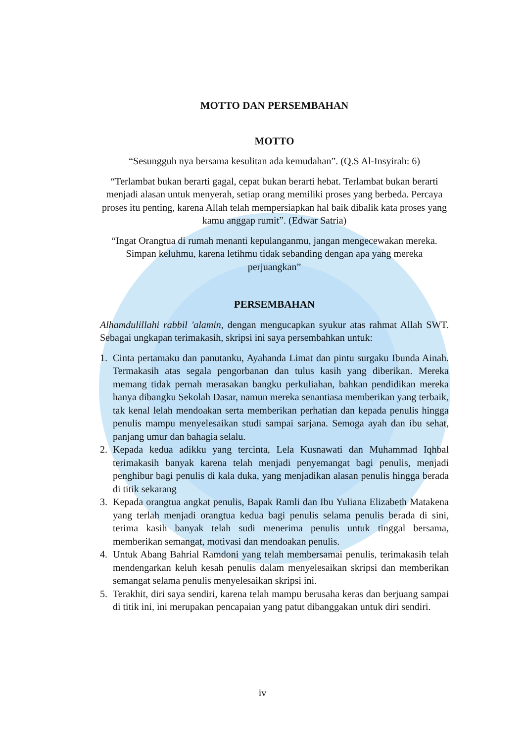MOTTO DAN PERSEMBAHAN
MOTTO
“Sesungguh nya bersama kesulitan ada kemudahan”. (Q.S Al-Insyirah: 6)
“Terlambat bukan berarti gagal, cepat bukan berarti hebat. Terlambat bukan berarti menjadi alasan untuk menyerah, setiap orang memiliki proses yang berbeda. Percaya proses itu penting, karena Allah telah mempersiapkan hal baik dibalik kata proses yang kamu anggap rumit”. (Edwar Satria)
“Ingat Orangtua di rumah menanti kepulanganmu, jangan mengecewakan mereka. Simpan keluhmu, karena letihmu tidak sebanding dengan apa yang mereka perjuangkan”
PERSEMBAHAN
Alhamdulillahi rabbil 'alamin, dengan mengucapkan syukur atas rahmat Allah SWT. Sebagai ungkapan terimakasih, skripsi ini saya persembahkan untuk:
1. Cinta pertamaku dan panutanku, Ayahanda Limat dan pintu surgaku Ibunda Ainah. Termakasih atas segala pengorbanan dan tulus kasih yang diberikan. Mereka memang tidak pernah merasakan bangku perkuliahan, bahkan pendidikan mereka hanya dibangku Sekolah Dasar, namun mereka senantiasa memberikan yang terbaik, tak kenal lelah mendoakan serta memberikan perhatian dan kepada penulis hingga penulis mampu menyelesaikan studi sampai sarjana. Semoga ayah dan ibu sehat, panjang umur dan bahagia selalu.
2. Kepada kedua adikku yang tercinta, Lela Kusnawati dan Muhammad Iqhbal terimakasih banyak karena telah menjadi penyemangat bagi penulis, menjadi penghibur bagi penulis di kala duka, yang menjadikan alasan penulis hingga berada di titik sekarang
3. Kepada orangtua angkat penulis, Bapak Ramli dan Ibu Yuliana Elizabeth Matakena yang terlah menjadi orangtua kedua bagi penulis selama penulis berada di sini, terima kasih banyak telah sudi menerima penulis untuk tinggal bersama, memberikan semangat, motivasi dan mendoakan penulis.
4. Untuk Abang Bahrial Ramdoni yang telah membersamai penulis, terimakasih telah mendengarkan keluh kesah penulis dalam menyelesaikan skripsi dan memberikan semangat selama penulis menyelesaikan skripsi ini.
5. Terakhit, diri saya sendiri, karena telah mampu berusaha keras dan berjuang sampai di titik ini, ini merupakan pencapaian yang patut dibanggakan untuk diri sendiri.
iv